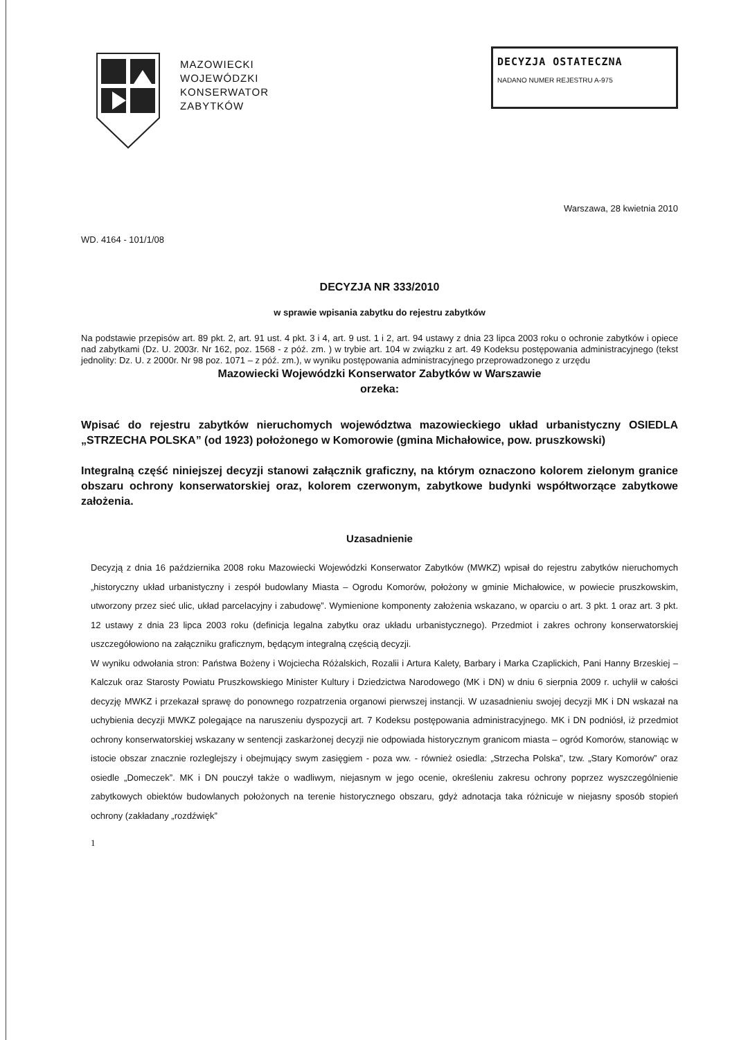MAZOWIECKI
WOJEWÓDZKI
KONSERWATOR
ZABYTKÓW
DECYZJA OSTATECZNA
NADANO NUMER REJESTRU A-975
Warszawa, 28 kwietnia 2010
WD. 4164 - 101/1/08
DECYZJA NR 333/2010
w sprawie wpisania zabytku do rejestru zabytków
Na podstawie przepisów art. 89 pkt. 2, art. 91 ust. 4 pkt. 3 i 4, art. 9 ust. 1 i 2, art. 94 ustawy z dnia 23 lipca 2003 roku o ochronie zabytków i opiece nad zabytkami (Dz. U. 2003r. Nr 162, poz. 1568 - z póź. zm. ) w trybie art. 104 w związku z art. 49 Kodeksu postępowania administracyjnego (tekst jednolity: Dz. U. z 2000r. Nr 98 poz. 1071 – z póź. zm.), w wyniku postępowania administracyjnego przeprowadzonego z urzędu
Mazowiecki Wojewódzki Konserwator Zabytków w Warszawie
orzeka:
Wpisać do rejestru zabytków nieruchomych województwa mazowieckiego układ urbanistyczny OSIEDLA „STRZECHA POLSKA” (od 1923) położonego w Komorowie (gmina Michałowice, pow. pruszkowski)
Integralną część niniejszej decyzji stanowi załącznik graficzny, na którym oznaczono kolorem zielonym granice obszaru ochrony konserwatorskiej oraz, kolorem czerwonym, zabytkowe budynki współtworzące zabytkowe założenia.
Uzasadnienie
Decyzją z dnia 16 października 2008 roku Mazowiecki Wojewódzki Konserwator Zabytków (MWKZ) wpisał do rejestru zabytków nieruchomych „historyczny układ urbanistyczny i zespół budowlany Miasta – Ogrodu Komorów, położony w gminie Michałowice, w powiecie pruszkowskim, utworzony przez sieć ulic, układ parcelacyjny i zabudowę”. Wymienione komponenty założenia wskazano, w oparciu o art. 3 pkt. 1 oraz art. 3 pkt. 12 ustawy z dnia 23 lipca 2003 roku (definicja legalna zabytku oraz układu urbanistycznego). Przedmiot i zakres ochrony konserwatorskiej uszczegółowiono na załączniku graficznym, będącym integralną częścią decyzji.
W wyniku odwołania stron: Państwa Bożeny i Wojciecha Różalskich, Rozalii i Artura Kalety, Barbary i Marka Czaplickich, Pani Hanny Brzeskiej –Kalczuk oraz Starosty Powiatu Pruszkowskiego Minister Kultury i Dziedzictwa Narodowego (MK i DN) w dniu 6 sierpnia 2009 r. uchylił w całości decyzję MWKZ i przekazał sprawę do ponownego rozpatrzenia organowi pierwszej instancji. W uzasadnieniu swojej decyzji MK i DN wskazał na uchybienia decyzji MWKZ polegające na naruszeniu dyspozycji art. 7 Kodeksu postępowania administracyjnego. MK i DN podniósł, iż przedmiot ochrony konserwatorskiej wskazany w sentencji zaskarżonej decyzji nie odpowiada historycznym granicom miasta – ogród Komorów, stanowiąc w istocie obszar znacznie rozleglejszy i obejmujący swym zasięgiem - poza ww. - również osiedla: „Strzecha Polska”, tzw. „Stary Komorów” oraz osiedle „Domeczek”. MK i DN pouczył także o wadliwym, niejasnym w jego ocenie, określeniu zakresu ochrony poprzez wyszczególnienie zabytkowych obiektów budowlanych położonych na terenie historycznego obszaru, gdyż adnotacja taka różnicuje w niejasny sposób stopień ochrony (zakładany „rozdźwięk”
1